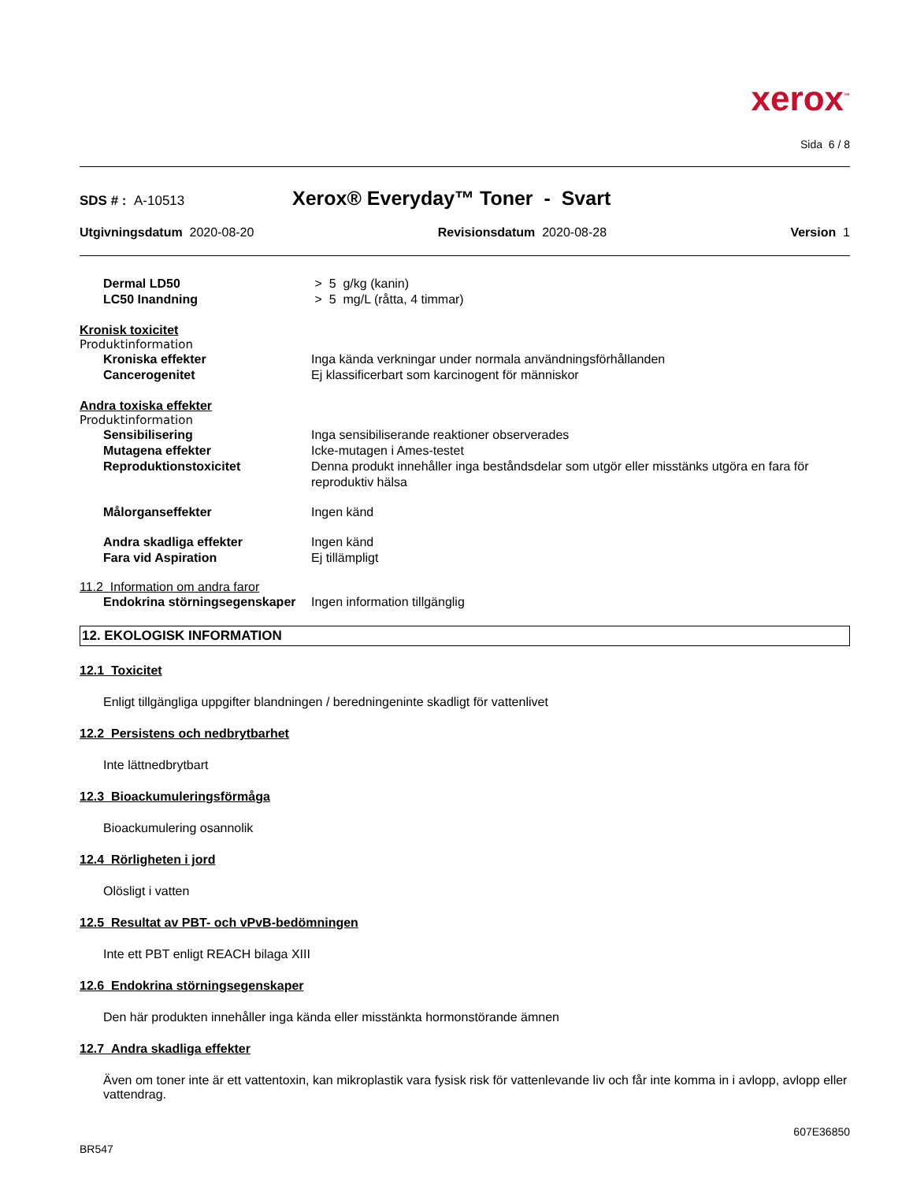xerox<sup>™</sup>
Sida 6 / 8
SDS # : A-10513
Xerox® Everyday™ Toner - Svart
Utgivningsdatum 2020-08-20 Revisionsdatum 2020-08-28 Version 1
Dermal LD50 > 5 g/kg (kanin)
LC50 Inandning > 5 mg/L (råtta, 4 timmar)
Kronisk toxicitet
Produktinformation
Kroniska effekter Inga kända verkningar under normala användningsförhållanden
Cancerogenitet Ej klassificerbart som karcinogent för människor
Andra toxiska effekter
Produktinformation
Sensibilisering Inga sensibiliserande reaktioner observerades
Mutagena effekter Icke-mutagen i Ames-testet
Reproduktionstoxicitet Denna produkt innehåller inga beståndsdelar som utgör eller misstänks utgöra en fara för reproduktiv hälsa
Målorganseffekter Ingen känd
Andra skadliga effekter Ingen känd
Fara vid Aspiration Ej tillämpligt
11.2 Information om andra faror
Endokrina störningsegenskaper
Ingen information tillgänglig
12. EKOLOGISK INFORMATION
12.1 Toxicitet
Enligt tillgängliga uppgifter blandningen / beredningeninte skadligt för vattenlivet
12.2 Persistens och nedbrytbarhet
Inte lättnedbrytbart
12.3 Bioackumuleringsförmåga
Bioackumulering osannolik
12.4 Rörligheten i jord
Olösligt i vatten
12.5 Resultat av PBT- och vPvB-bedömningen
Inte ett PBT enligt REACH bilaga XIII
12.6 Endokrina störningsegenskaper
Den här produkten innehåller inga kända eller misstänkta hormonstörande ämnen
12.7 Andra skadliga effekter
Även om toner inte är ett vattentoxin, kan mikroplastik vara fysisk risk för vattenlevande liv och får inte komma in i avlopp, avlopp eller vattendrag.
607E36850
BR547